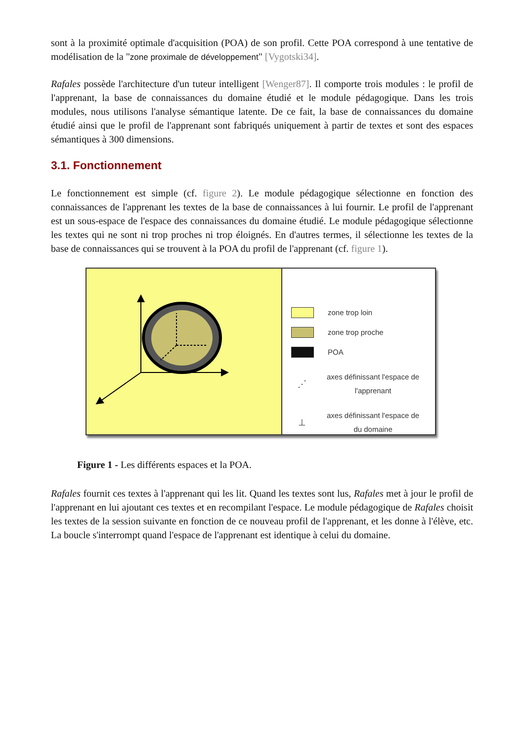sont à la proximité optimale d'acquisition (POA) de son profil. Cette POA correspond à une tentative de modélisation de la "zone proximale de développement" [Vygotski34].
Rafales possède l'architecture d'un tuteur intelligent [Wenger87]. Il comporte trois modules : le profil de l'apprenant, la base de connaissances du domaine étudié et le module pédagogique. Dans les trois modules, nous utilisons l'analyse sémantique latente. De ce fait, la base de connaissances du domaine étudié ainsi que le profil de l'apprenant sont fabriqués uniquement à partir de textes et sont des espaces sémantiques à 300 dimensions.
3.1. Fonctionnement
Le fonctionnement est simple (cf. figure 2). Le module pédagogique sélectionne en fonction des connaissances de l'apprenant les textes de la base de connaissances à lui fournir. Le profil de l'apprenant est un sous-espace de l'espace des connaissances du domaine étudié. Le module pédagogique sélectionne les textes qui ne sont ni trop proches ni trop éloignés. En d'autres termes, il sélectionne les textes de la base de connaissances qui se trouvent à la POA du profil de l'apprenant (cf. figure 1).
zone trop loin
zone trop proche
POA
⋰
axes définissant l'espace de
l'apprenant
⊥
axes définissant l'espace de
du domaine
Figure 1 - Les différents espaces et la POA.
Rafales fournit ces textes à l'apprenant qui les lit. Quand les textes sont lus, Rafales met à jour le profil de l'apprenant en lui ajoutant ces textes et en recompilant l'espace. Le module pédagogique de Rafales choisit les textes de la session suivante en fonction de ce nouveau profil de l'apprenant, et les donne à l'élève, etc. La boucle s'interrompt quand l'espace de l'apprenant est identique à celui du domaine.